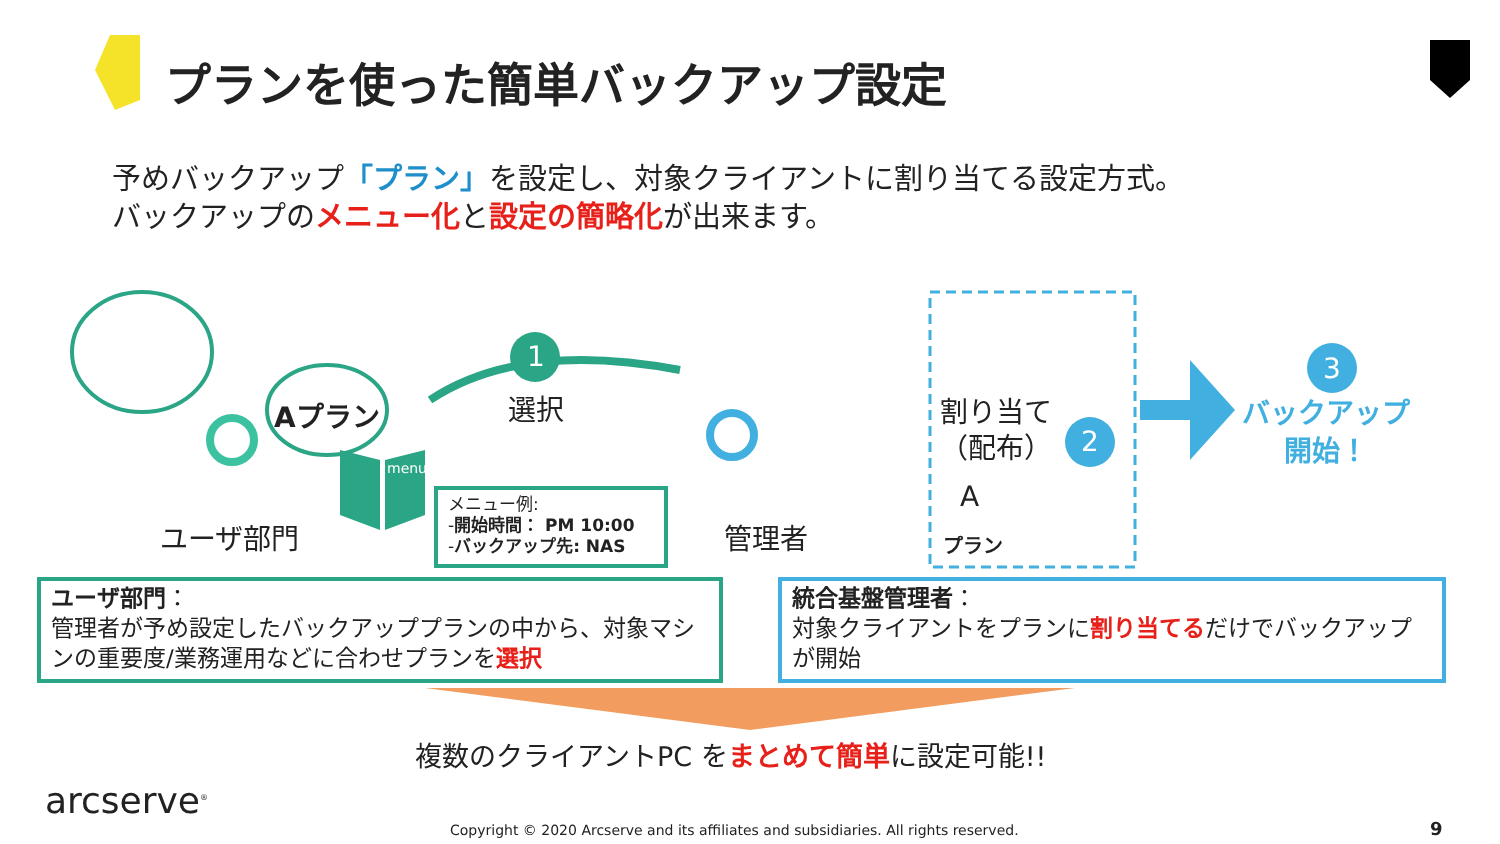プランを使った簡単バックアップ設定
予めバックアップ「プラン」を設定し、対象クライアントに割り当てる設定方式。
バックアップのメニュー化と設定の簡略化が出来ます。
1
2
3
Aプラン
menu
選択
ユーザ部門 管理者
割り当て
（配布）
A
プラン
バックアップ
開始！
メニュー例:
-開始時間： PM 10:00
-バックアップ先: NAS
ユーザ部門：
管理者が予め設定したバックアッププランの中から、対象マシンの重要度/業務運用などに合わせプランを選択
統合基盤管理者：
対象クライアントをプランに割り当てるだけでバックアップが開始
複数のクライアントPC をまとめて簡単に設定可能!!
arcserve<sup>®</sup>
Copyright © 2020 Arcserve and its affiliates and subsidiaries. All rights reserved.
9